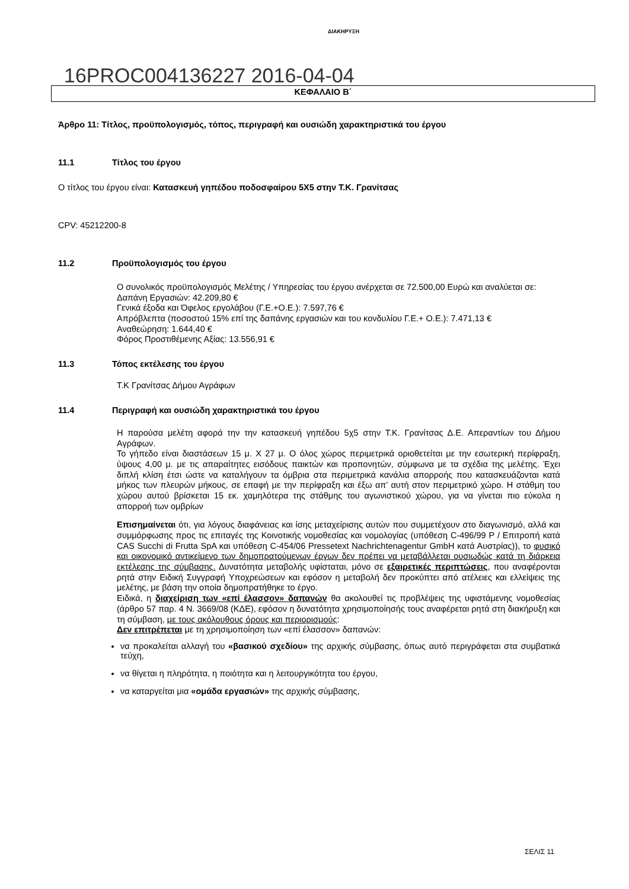ΔΙΑΚΗΡΥΞΗ
16PROC004136227 2016-04-04
ΚΕΦΑΛΑΙΟ Β΄
Άρθρο 11: Τίτλος, προϋπολογισμός, τόπος, περιγραφή και ουσιώδη χαρακτηριστικά του έργου
11.1 Τίτλος του έργου
Ο τίτλος του έργου είναι: Κατασκευή γηπέδου ποδοσφαίρου 5Χ5 στην Τ.Κ. Γρανίτσας
CPV: 45212200-8
11.2 Προϋπολογισμός του έργου
Ο συνολικός προϋπολογισμός Μελέτης / Υπηρεσίας του έργου ανέρχεται σε 72.500,00 Ευρώ και αναλύεται σε:
Δαπάνη Εργασιών: 42.209,80 €
Γενικά έξοδα και Όφελος εργολάβου (Γ.Ε.+Ο.Ε.): 7.597,76 €
Απρόβλεπτα (ποσοστού 15% επί της δαπάνης εργασιών και του κονδυλίου Γ.Ε.+ Ο.Ε.): 7.471,13 €
Αναθεώρηση: 1.644,40 €
Φόρος Προστιθέμενης Αξίας: 13.556,91 €
11.3 Τόπος εκτέλεσης του έργου
Τ.Κ Γρανίτσας Δήμου Αγράφων
11.4 Περιγραφή και ουσιώδη χαρακτηριστικά του έργου
Η παρούσα μελέτη αφορά την την κατασκευή γηπέδου 5χ5 στην Τ.Κ. Γρανίτσας Δ.Ε. Απεραντίων του Δήμου Αγράφων.
Το γήπεδο είναι διαστάσεων 15 μ. Χ 27 μ. Ο όλος χώρος περιμετρικά οριοθετείται με την εσωτερική περίφραξη, ύψους 4,00 μ. με τις απαραίτητες εισόδους παικτών και προπονητών, σύμφωνα με τα σχέδια της μελέτης. Έχει διπλή κλίση έτσι ώστε να καταλήγουν τα όμβρια στα περιμετρικά κανάλια απορροής που κατασκευάζονται κατά μήκος των πλευρών μήκους, σε επαφή με την περίφραξη και έξω απ’ αυτή στον περιμετρικό χώρο. Η στάθμη του χώρου αυτού βρίσκεται 15 εκ. χαμηλότερα της στάθμης του αγωνιστικού χώρου, για να γίνεται πιο εύκολα η απορροή των ομβρίων
Επισημαίνεται ότι, για λόγους διαφάνειας και ίσης μεταχείρισης αυτών που συμμετέχουν στο διαγωνισμό, αλλά και συμμόρφωσης προς τις επιταγές της Κοινοτικής νομοθεσίας και νομολογίας (υπόθεση C-496/99 P / Επιτροπή κατά CAS Succhi di Frutta SpA και υπόθεση C-454/06 Pressetext Nachrichtenagentur GmbH κατά Αυστρίας)), το φυσικό και οικονομικό αντικείμενο των δημοπρατούμενων έργων δεν πρέπει να μεταβάλλεται ουσιωδώς κατά τη διάρκεια εκτέλεσης της σύμβασης. Δυνατότητα μεταβολής υφίσταται, μόνο σε εξαιρετικές περιπτώσεις, που αναφέρονται ρητά στην Ειδική Συγγραφή Υποχρεώσεων και εφόσον η μεταβολή δεν προκύπτει από ατέλειες και ελλείψεις της μελέτης, με βάση την οποία δημοπρατήθηκε το έργο.
Ειδικά, η διαχείριση των «επί έλασσον» δαπανών θα ακολουθεί τις προβλέψεις της υφιστάμενης νομοθεσίας (άρθρο 57 παρ. 4 Ν. 3669/08 (ΚΔΕ), εφόσον η δυνατότητα χρησιμοποίησής τους αναφέρεται ρητά στη διακήρυξη και τη σύμβαση, με τους ακόλουθους όρους και περιορισμούς:
Δεν επιτρέπεται με τη χρησιμοποίηση των «επί έλασσον» δαπανών:
να προκαλείται αλλαγή του «βασικού σχεδίου» της αρχικής σύμβασης, όπως αυτό περιγράφεται στα συμβατικά τεύχη,
να θίγεται η πληρότητα, η ποιότητα και η λειτουργικότητα του έργου,
να καταργείται μια «ομάδα εργασιών» της αρχικής σύμβασης,
ΣΕΛΙΣ 11